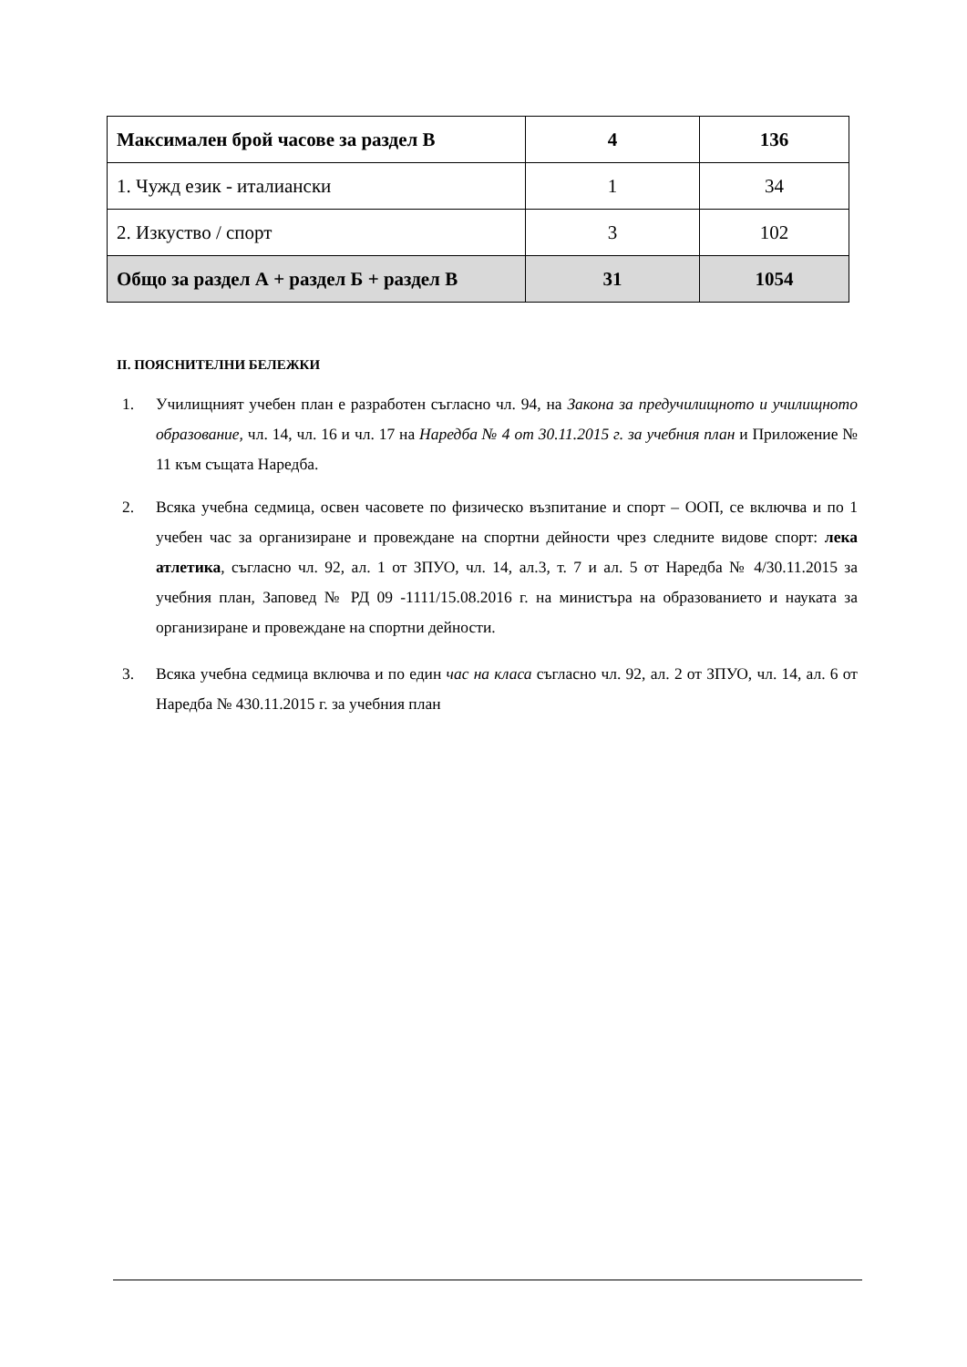| Максимален брой часове за раздел В | 4 | 136 |
| 1. Чужд език - италиански | 1 | 34 |
| 2. Изкуство / спорт | 3 | 102 |
| Общо за раздел А + раздел Б + раздел В | 31 | 1054 |
II. ПОЯСНИТЕЛНИ БЕЛЕЖКИ
1. Училищният учебен план е разработен съгласно чл. 94, на Закона за предучилищното и училищното образование, чл. 14, чл. 16 и чл. 17 на Наредба № 4 от 30.11.2015 г. за учебния план и Приложение № 11 към същата Наредба.
2. Всяка учебна седмица, освен часовете по физическо възпитание и спорт – ООП, се включва и по 1 учебен час за организиране и провеждане на спортни дейности чрез следните видове спорт: лека атлетика, съгласно чл. 92, ал. 1 от ЗПУО, чл. 14, ал.3, т. 7 и ал. 5 от Наредба № 4/30.11.2015 за учебния план, Заповед № РД 09 -1111/15.08.2016 г. на министъра на образованието и науката за организиране и провеждане на спортни дейности.
3. Всяка учебна седмица включва и по един час на класа съгласно чл. 92, ал. 2 от ЗПУО, чл. 14, ал. 6 от Наредба № 430.11.2015 г. за учебния план